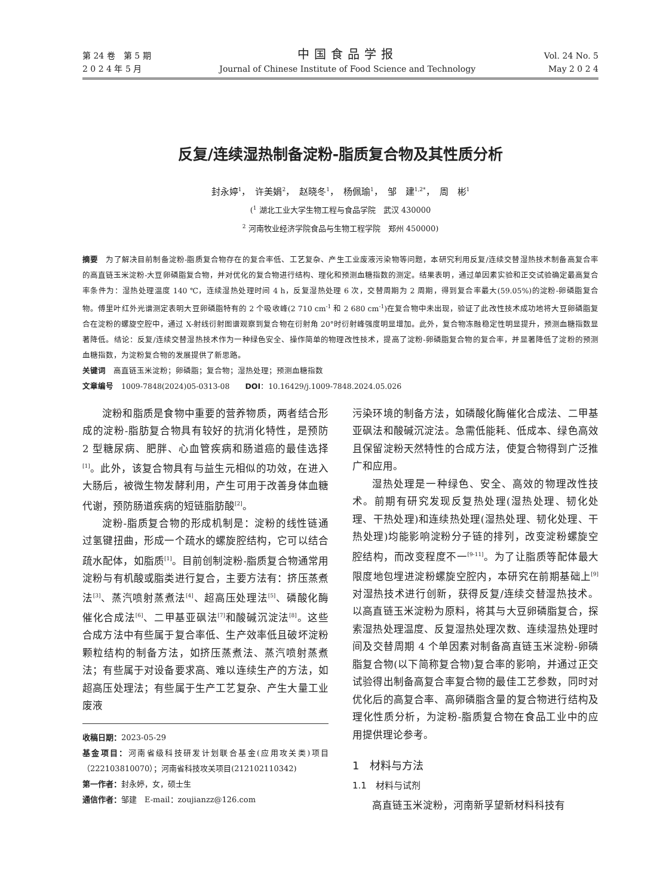第 24 卷　第 5 期
2 0 2 4 年 5 月
中国食品学报
Journal of Chinese Institute of Food Science and Technology
Vol. 24 No. 5
May 2 0 2 4
反复/连续湿热制备淀粉-脂质复合物及其性质分析
封永婷<sup>1</sup>，　许美娟<sup>2</sup>，　赵晓冬<sup>1</sup>，　杨佩瑜<sup>1</sup>，　邹　建<sup>1,2*</sup>，　周　彬<sup>1</sup>
(<sup>1</sup> 湖北工业大学生物工程与食品学院　武汉 430000
<sup>2</sup> 河南牧业经济学院食品与生物工程学院　郑州 450000)
摘要　为了解决目前制备淀粉-脂质复合物存在的复合率低、工艺复杂、产生工业废液污染物等问题，本研究利用反复/连续交替湿热技术制备高复合率的高直链玉米淀粉-大豆卵磷脂复合物，并对优化的复合物进行结构、理化和预测血糖指数的测定。结果表明，通过单因素实验和正交试验确定最高复合率条件为：湿热处理温度 140 ℃，连续湿热处理时间 4 h，反复湿热处理 6 次，交替周期为 2 周期，得到复合率最大(59.05%)的淀粉-卵磷脂复合物。傅里叶红外光谱测定表明大豆卵磷脂特有的 2 个吸收峰(2 710 cm<sup>-1</sup> 和 2 680 cm<sup>-1</sup>)在复合物中未出现，验证了此改性技术成功地将大豆卵磷脂复合在淀粉的螺旋空腔中，通过 X-射线衍射图谱观察到复合物在衍射角 20°时衍射峰强度明显增加。此外，复合物冻融稳定性明显提升，预测血糖指数显著降低。结论：反复/连续交替湿热技术作为一种绿色安全、操作简单的物理改性技术，提高了淀粉-卵磷脂复合物的复合率，并显著降低了淀粉的预测血糖指数，为淀粉复合物的发展提供了新思路。
关键词　高直链玉米淀粉；卵磷脂；复合物；湿热处理；预测血糖指数
文章编号　1009-7848(2024)05-0313-08　　DOI：10.16429/j.1009-7848.2024.05.026
淀粉和脂质是食物中重要的营养物质，两者结合形成的淀粉-脂肪复合物具有较好的抗消化特性，是预防 2 型糖尿病、肥胖、心血管疾病和肠道癌的最佳选择<sup>[1]</sup>。此外，该复合物具有与益生元相似的功效，在进入大肠后，被微生物发酵利用，产生可用于改善身体血糖代谢，预防肠道疾病的短链脂肪酸<sup>[2]</sup>。
淀粉-脂质复合物的形成机制是：淀粉的线性链通过氢键扭曲，形成一个疏水的螺旋腔结构，它可以结合疏水配体，如脂质<sup>[1]</sup>。目前创制淀粉-脂质复合物通常用淀粉与有机酸或脂类进行复合，主要方法有：挤压蒸煮法<sup>[3]</sup>、蒸汽喷射蒸煮法<sup>[4]</sup>、超高压处理法<sup>[5]</sup>、磷酸化酶催化合成法<sup>[6]</sup>、二甲基亚砜法<sup>[7]</sup>和酸碱沉淀法<sup>[8]</sup>。这些合成方法中有些属于复合率低、生产效率低且破坏淀粉颗粒结构的制备方法，如挤压蒸煮法、蒸汽喷射蒸煮法；有些属于对设备要求高、难以连续生产的方法，如超高压处理法；有些属于生产工艺复杂、产生大量工业废液
收稿日期：2023-05-29
基金项目：河南省级科技研发计划联合基金(应用攻关类)项目（222103810070）；河南省科技攻关项目(212102110342)
第一作者：封永婷，女，硕士生
通信作者：邹建　E-mail：zoujianzz@126.com
污染环境的制备方法，如磷酸化酶催化合成法、二甲基亚砜法和酸碱沉淀法。急需低能耗、低成本、绿色高效且保留淀粉天然特性的合成方法，使复合物得到广泛推广和应用。
湿热处理是一种绿色、安全、高效的物理改性技术。前期有研究发现反复热处理(湿热处理、韧化处理、干热处理)和连续热处理(湿热处理、韧化处理、干热处理)均能影响淀粉分子链的排列，改变淀粉螺旋空腔结构，而改变程度不一<sup>[9-11]</sup>。为了让脂质等配体最大限度地包埋进淀粉螺旋空腔内，本研究在前期基础上<sup>[9]</sup>对湿热技术进行创新，获得反复/连续交替湿热技术。以高直链玉米淀粉为原料，将其与大豆卵磷脂复合，探索湿热处理温度、反复湿热处理次数、连续湿热处理时间及交替周期 4 个单因素对制备高直链玉米淀粉-卵磷脂复合物(以下简称复合物)复合率的影响，并通过正交试验得出制备高复合率复合物的最佳工艺参数，同时对优化后的高复合率、高卵磷脂含量的复合物进行结构及理化性质分析，为淀粉-脂质复合物在食品工业中的应用提供理论参考。
1　材料与方法
1.1　材料与试剂
高直链玉米淀粉，河南新孚望新材料科技有